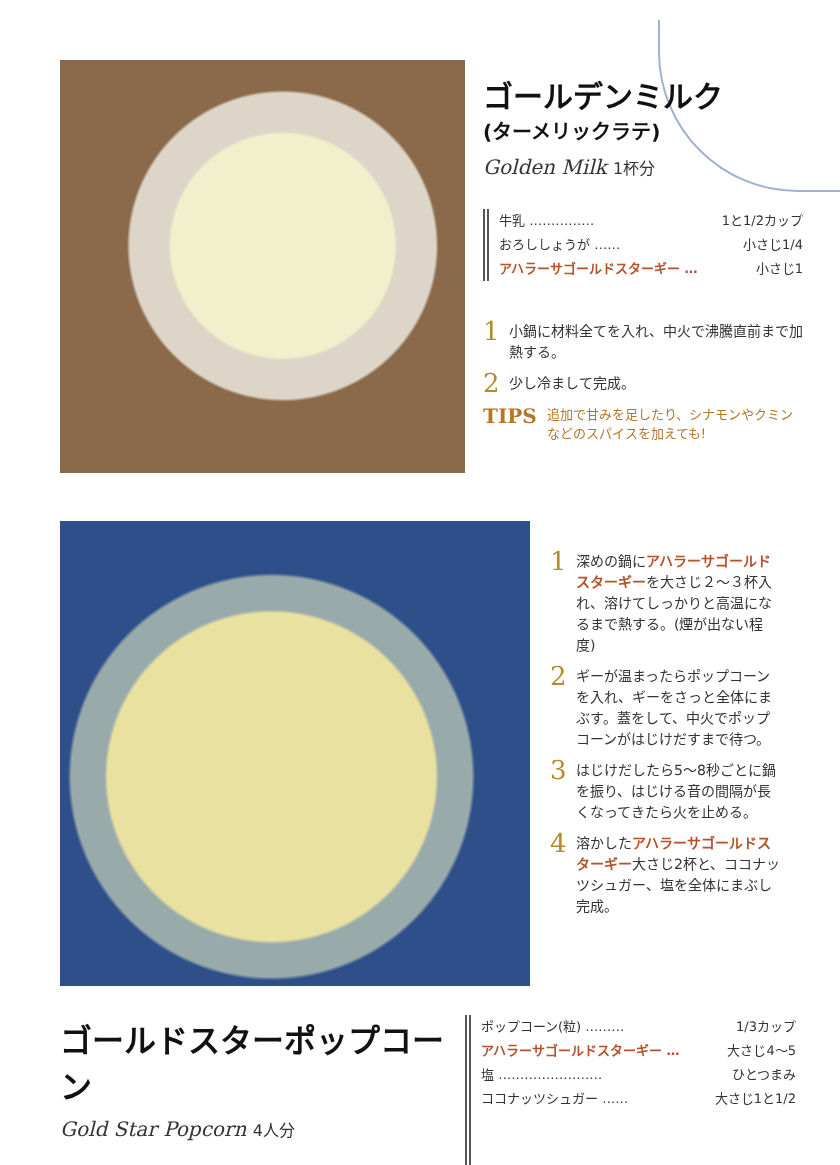ゴールデンミルク
(ターメリックラテ)
Golden Milk 1杯分
牛乳 …………… 1と1/2カップ
おろししょうが …… 小さじ1/4
アハラーサゴールドスターギー … 小さじ1
1 小鍋に材料全てを入れ、中火で沸騰直前まで加熱する。
2 少し冷まして完成。
TIPS 追加で甘みを足したり、シナモンやクミンなどのスパイスを加えても!
1 深めの鍋にアハラーサゴールドスターギーを大さじ２〜３杯入れ、溶けてしっかりと高温になるまで熱する。(煙が出ない程度)
2 ギーが温まったらポップコーンを入れ、ギーをさっと全体にまぶす。蓋をして、中火でポップコーンがはじけだすまで待つ。
3 はじけだしたら5〜8秒ごとに鍋を振り、はじける音の間隔が長くなってきたら火を止める。
4 溶かしたアハラーサゴールドスターギー大さじ2杯と、ココナッツシュガー、塩を全体にまぶし完成。
ゴールドスターポップコーン
Gold Star Popcorn 4人分
ポップコーン(粒) ……… 1/3カップ
アハラーサゴールドスターギー … 大さじ4〜5
塩 …………………… ひとつまみ
ココナッツシュガー …… 大さじ1と1/2